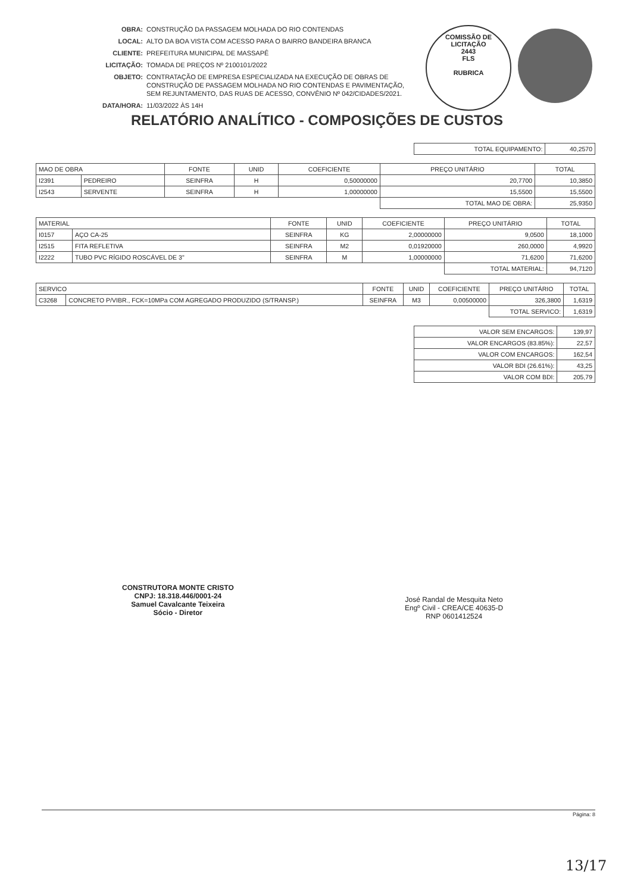OBRA: CONSTRUÇÃO DA PASSAGEM MOLHADA DO RIO CONTENDAS
LOCAL: ALTO DA BOA VISTA COM ACESSO PARA O BAIRRO BANDEIRA BRANCA
CLIENTE: PREFEITURA MUNICIPAL DE MASSAPÊ
LICITAÇÃO: TOMADA DE PREÇOS Nº 2100101/2022
OBJETO: CONTRATAÇÃO DE EMPRESA ESPECIALIZADA NA EXECUÇÃO DE OBRAS DE
CONSTRUÇÃO DE PASSAGEM MOLHADA NO RIO CONTENDAS E PAVIMENTAÇÃO,
SEM REJUNTAMENTO, DAS RUAS DE ACESSO, CONVÊNIO Nº 042/CIDADES/2021.
DATA/HORA: 11/03/2022 ÀS 14H
COMISSÃO DE LICITAÇÃO
2443
FLS
RUBRICA
RELATÓRIO ANALÍTICO - COMPOSIÇÕES DE CUSTOS
| TOTAL EQUIPAMENTO: | 40,2570 |
| MAO DE OBRA | | FONTE | UNID | COEFICIENTE | PREÇO UNITÁRIO | TOTAL |
| --- | --- | --- | --- | --- | --- | --- |
| I2391 | PEDREIRO | SEINFRA | H | 0,50000000 | 20,7700 | 10,3850 |
| I2543 | SERVENTE | SEINFRA | H | 1,00000000 | 15,5500 | 15,5500 |
| | | | | | TOTAL MAO DE OBRA: | 25,9350 |
| MATERIAL | | FONTE | UNID | COEFICIENTE | PREÇO UNITÁRIO | TOTAL |
| --- | --- | --- | --- | --- | --- | --- |
| I0157 | AÇO CA-25 | SEINFRA | KG | 2,00000000 | 9,0500 | 18,1000 |
| I2515 | FITA REFLETIVA | SEINFRA | M2 | 0,01920000 | 260,0000 | 4,9920 |
| I2222 | TUBO PVC RÍGIDO ROSCÁVEL DE 3" | SEINFRA | M | 1,00000000 | 71,6200 | 71,6200 |
| | | | | | TOTAL MATERIAL: | 94,7120 |
| SERVICO | | FONTE | UNID | COEFICIENTE | PREÇO UNITÁRIO | TOTAL |
| --- | --- | --- | --- | --- | --- | --- |
| C3268 | CONCRETO P/VIBR., FCK=10MPa COM AGREGADO PRODUZIDO (S/TRANSP.) | SEINFRA | M3 | 0,00500000 | 326,3800 | 1,6319 |
| | | | | | TOTAL SERVICO: | 1,6319 |
| VALOR SEM ENCARGOS: | 139,97 |
| VALOR ENCARGOS (83.85%): | 22,57 |
| VALOR COM ENCARGOS: | 162,54 |
| VALOR BDI (26.61%): | 43,25 |
| VALOR COM BDI: | 205,79 |
CONSTRUTORA MONTE CRISTO
CNPJ: 18.318.446/0001-24
Samuel Cavalcante Teixeira
Sócio - Diretor
José Randal de Mesquita Neto
Engº Civil - CREA/CE 40635-D
RNP 0601412524
Página: 8
13/17